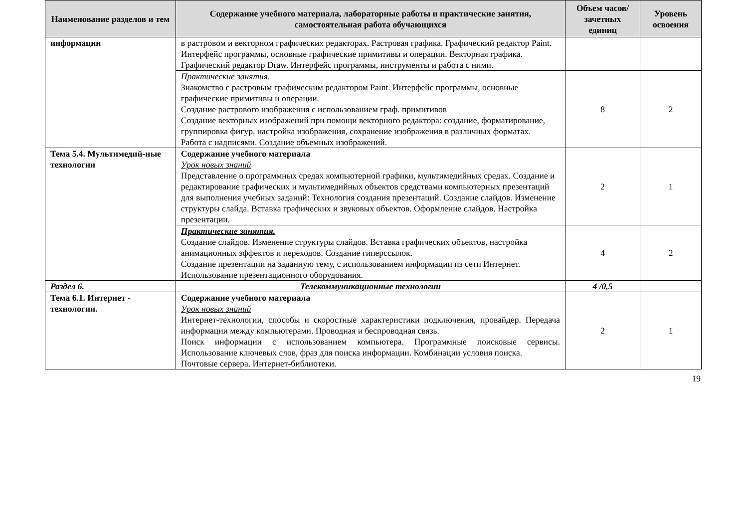| Наименование разделов и тем | Содержание учебного материала, лабораторные работы и практические занятия, самостоятельная работа обучающихся | Объем часов/ зачетных единиц | Уровень освоения |
| --- | --- | --- | --- |
| информации | в растровом и векторном графических редакторах. Растровая графика. Графический редактор Paint. Интерфейс программы, основные графические примитивы и операции. Векторная графика. Графический редактор Draw. Интерфейс программы, инструменты и работа с ними. | | |
| | Практические занятия. Знакомство с растровым графическим редактором Paint. Интерфейс программы, основные графические примитивы и операции. Создание растрового изображения с использованием граф. примитивов Создание векторных изображений при помощи векторного редактора: создание, форматирование, группировка фигур, настройка изображения, сохранение изображения в различных форматах. Работа с надписями. Создание объемных изображений. | 8 | 2 |
| Тема 5.4. Мультимедий-ные технологии | Содержание учебного материала Урок новых знаний Представление о программных средах компьютерной графики, мультимедийных средах. Создание и редактирование графических и мультимедийных объектов средствами компьютерных презентаций для выполнения учебных заданий: Технология создания презентаций. Создание слайдов. Изменение структуры слайда. Вставка графических и звуковых объектов. Оформление слайдов. Настройка презентации. | 2 | 1 |
| | Практические занятия. Создание слайдов. Изменение структуры слайдов. Вставка графических объектов, настройка анимационных эффектов и переходов. Создание гиперссылок. Создание презентации на заданную тему, с использованием информации из сети Интернет. Использование презентационного оборудования. | 4 | 2 |
| Раздел 6. | Телекоммуникационные технологии | 4 /0,5 | |
| Тема 6.1. Интернет - технологии. | Содержание учебного материала Урок новых знаний Интернет-технологии, способы и скоростные характеристики подключения, провайдер. Передача информации между компьютерами. Проводная и беспроводная связь. Поиск информации с использованием компьютера. Программные поисковые сервисы. Использование ключевых слов, фраз для поиска информации. Комбинации условия поиска. Почтовые сервера. Интернет-библиотеки. | 2 | 1 |
19